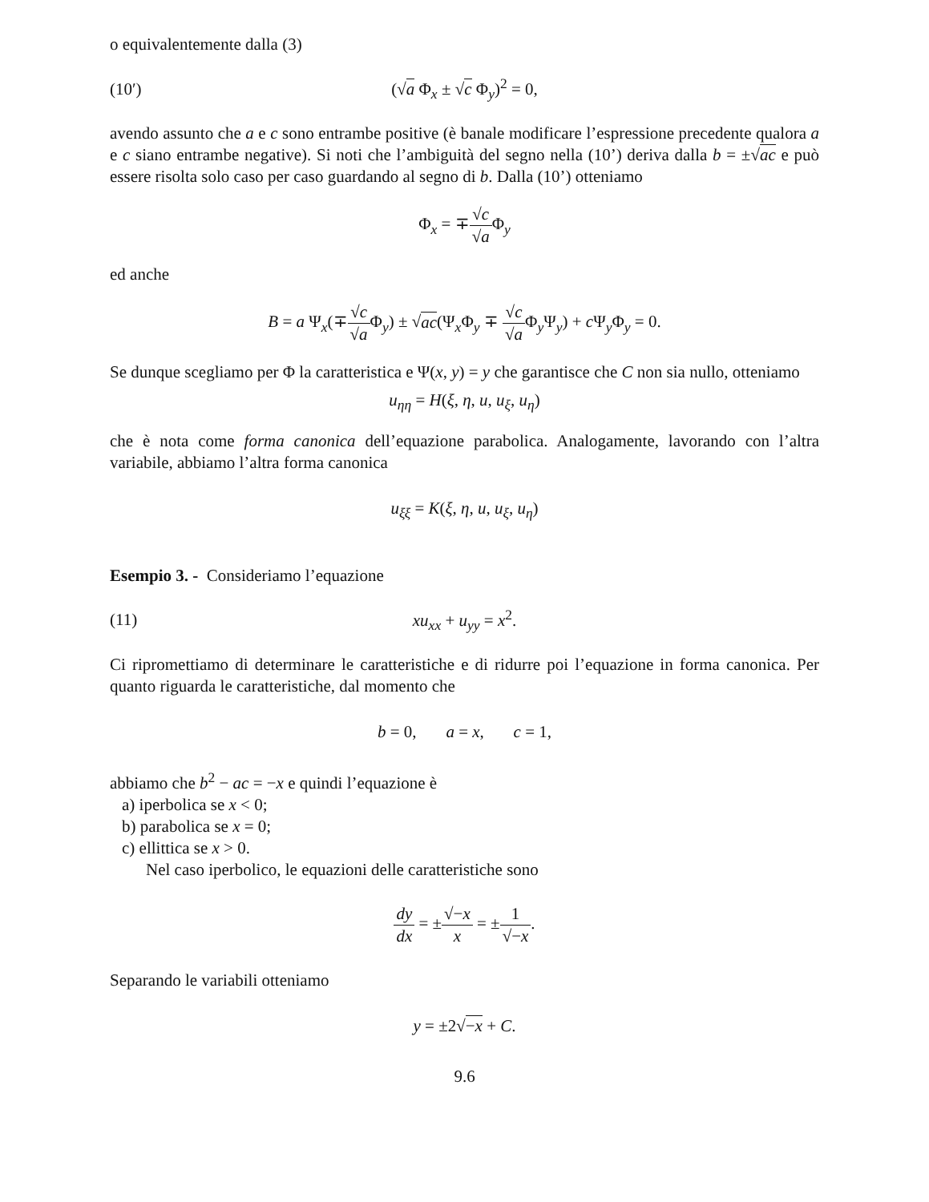o equivalentemente dalla (3)
(10′) (√a Φ<sub>x</sub> ± √c Φ<sub>y</sub>)<sup>2</sup> = 0,
avendo assunto che a e c sono entrambe positive (è banale modificare l’espressione precedente qualora a e c siano entrambe negative). Si noti che l’ambiguità del segno nella (10’) deriva dalla b = ±√ac e può essere risolta solo caso per caso guardando al segno di b. Dalla (10’) otteniamo
Φ<sub>x</sub> = ∓√c √a Φ<sub>y</sub>
ed anche
B = a Ψ<sub>x</sub>(∓√c √a Φ<sub>y</sub>) ± √ac(Ψ<sub>x</sub>Φ<sub>y</sub> ∓ √c √a Φ<sub>y</sub>Ψ<sub>y</sub>) + c Ψ<sub>y</sub>Φ<sub>y</sub> = 0.
Se dunque scegliamo per Φ la caratteristica e Ψ(x, y) = y che garantisce che C non sia nullo, otteniamo
u<sub>ηη</sub> = H(ξ, η, u, u<sub>ξ</sub>, u<sub>η</sub>)
che è nota come forma canonica dell’equazione parabolica. Analogamente, lavorando con l’altra variabile, abbiamo l’altra forma canonica
u<sub>ξξ</sub> = K(ξ, η, u, u<sub>ξ</sub>, u<sub>η</sub>)
Esempio 3. - Consideriamo l’equazione
(11) xu<sub>xx</sub> + u<sub>yy</sub> = x<sup>2</sup>.
Ci ripromettiamo di determinare le caratteristiche e di ridurre poi l’equazione in forma canonica. Per quanto riguarda le caratteristiche, dal momento che
b = 0, a = x, c = 1,
abbiamo che b<sup>2</sup> − ac = −x e quindi l’equazione è
a) iperbolica se x < 0;
b) parabolica se x = 0;
c) ellittica se x > 0.
Nel caso iperbolico, le equazioni delle caratteristiche sono
dy dx = ±√−x x = ±1 √−x.
Separando le variabili otteniamo
y = ±2√−x + C.
9.6